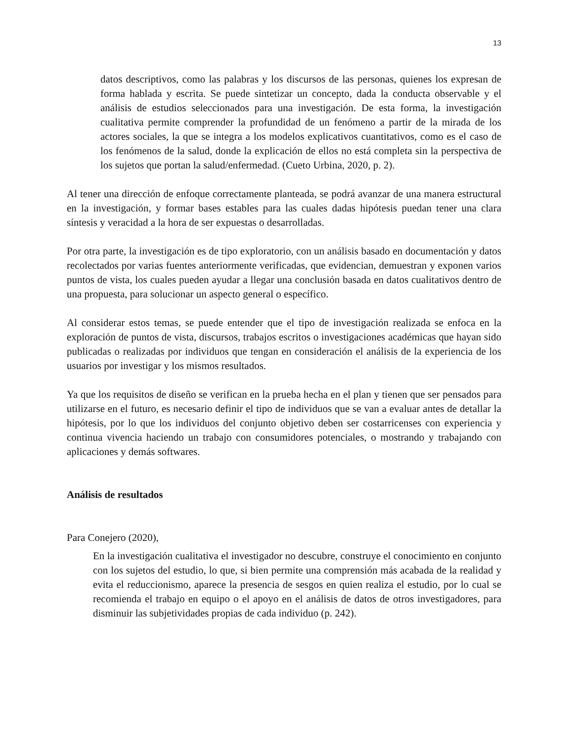13
datos descriptivos, como las palabras y los discursos de las personas, quienes los expresan de forma hablada y escrita. Se puede sintetizar un concepto, dada la conducta observable y el análisis de estudios seleccionados para una investigación. De esta forma, la investigación cualitativa permite comprender la profundidad de un fenómeno a partir de la mirada de los actores sociales, la que se integra a los modelos explicativos cuantitativos, como es el caso de los fenómenos de la salud, donde la explicación de ellos no está completa sin la perspectiva de los sujetos que portan la salud/enfermedad. (Cueto Urbina, 2020, p. 2).
Al tener una dirección de enfoque correctamente planteada, se podrá avanzar de una manera estructural en la investigación, y formar bases estables para las cuales dadas hipótesis puedan tener una clara síntesis y veracidad a la hora de ser expuestas o desarrolladas.
Por otra parte, la investigación es de tipo exploratorio, con un análisis basado en documentación y datos recolectados por varias fuentes anteriormente verificadas, que evidencian, demuestran y exponen varios puntos de vista, los cuales pueden ayudar a llegar una conclusión basada en datos cualitativos dentro de una propuesta, para solucionar un aspecto general o específico.
Al considerar estos temas, se puede entender que el tipo de investigación realizada se enfoca en la exploración de puntos de vista, discursos, trabajos escritos o investigaciones académicas que hayan sido publicadas o realizadas por individuos que tengan en consideración el análisis de la experiencia de los usuarios por investigar y los mismos resultados.
Ya que los requisitos de diseño se verifican en la prueba hecha en el plan y tienen que ser pensados para utilizarse en el futuro, es necesario definir el tipo de individuos que se van a evaluar antes de detallar la hipótesis, por lo que los individuos del conjunto objetivo deben ser costarricenses con experiencia y continua vivencia haciendo un trabajo con consumidores potenciales, o mostrando y trabajando con aplicaciones y demás softwares.
Análisis de resultados
Para Conejero (2020),
En la investigación cualitativa el investigador no descubre, construye el conocimiento en conjunto con los sujetos del estudio, lo que, si bien permite una comprensión más acabada de la realidad y evita el reduccionismo, aparece la presencia de sesgos en quien realiza el estudio, por lo cual se recomienda el trabajo en equipo o el apoyo en el análisis de datos de otros investigadores, para disminuir las subjetividades propias de cada individuo (p. 242).